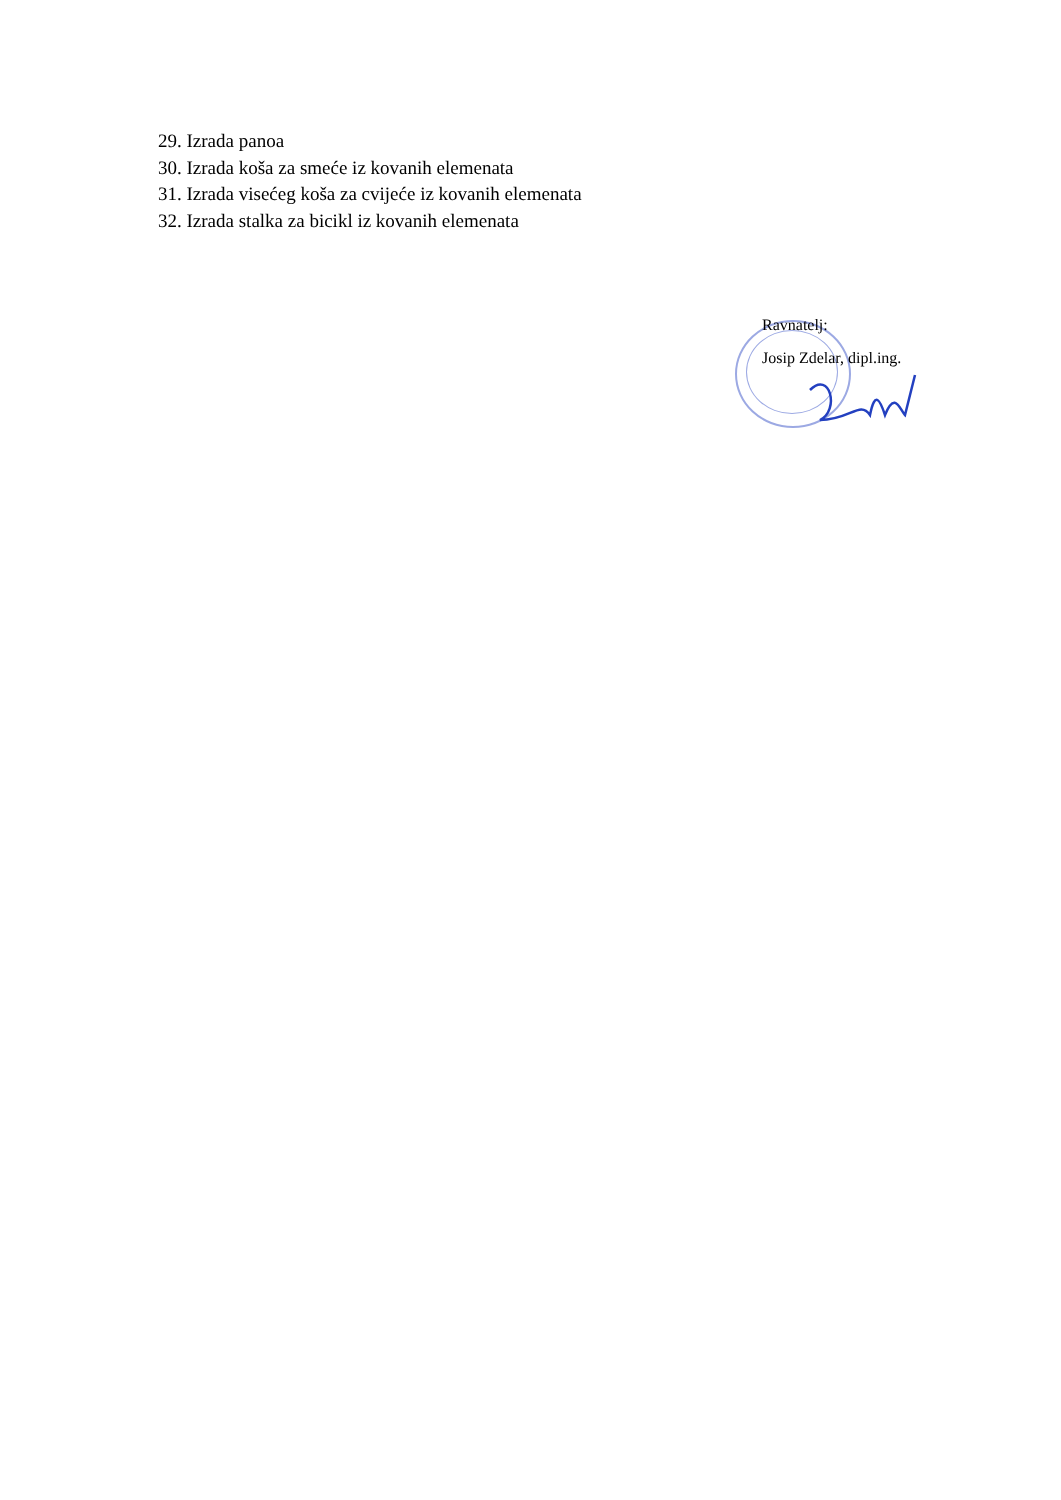29. Izrada panoa
30. Izrada koša za smeće iz kovanih elemenata
31. Izrada visećeg koša za cvijeće iz kovanih elemenata
32. Izrada stalka za bicikl iz kovanih elemenata
Ravnatelj:
Josip Zdelar, dipl.ing.